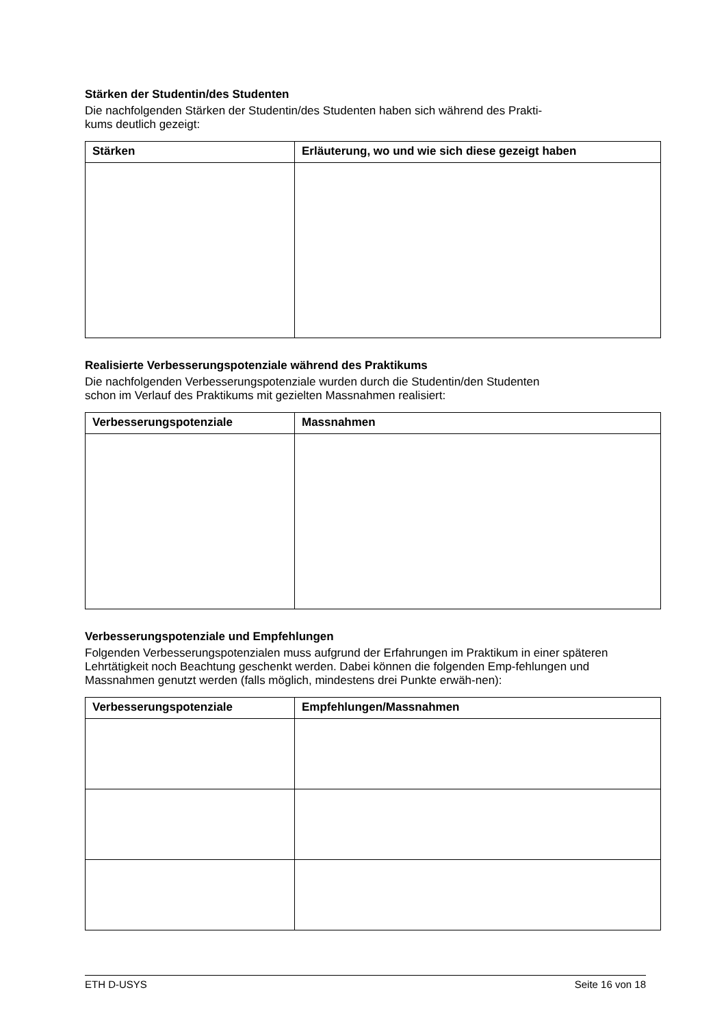Stärken der Studentin/des Studenten
Die nachfolgenden Stärken der Studentin/des Studenten haben sich während des Prakti-
kums deutlich gezeigt:
| Stärken | Erläuterung, wo und wie sich diese gezeigt haben |
| --- | --- |
Realisierte Verbesserungspotenziale während des Praktikums
Die nachfolgenden Verbesserungspotenziale wurden durch die Studentin/den Studenten
schon im Verlauf des Praktikums mit gezielten Massnahmen realisiert:
| Verbesserungspotenziale | Massnahmen |
| --- | --- |
Verbesserungspotenziale und Empfehlungen
Folgenden Verbesserungspotenzialen muss aufgrund der Erfahrungen im Praktikum in einer späteren Lehrtätigkeit noch Beachtung geschenkt werden. Dabei können die folgenden Emp-fehlungen und Massnahmen genutzt werden (falls möglich, mindestens drei Punkte erwäh-nen):
| Verbesserungspotenziale | Empfehlungen/Massnahmen |
| --- | --- |
ETH D-USYS Seite 16 von 18